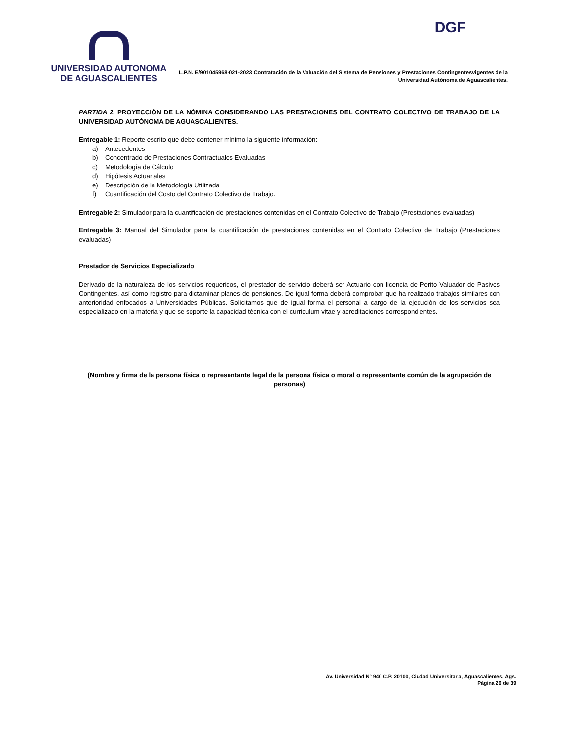UNIVERSIDAD AUTONOMA
DE AGUASCALIENTES
L.P.N. E/901045968-021-2023 Contratación de la Valuación del Sistema de Pensiones y Prestaciones Contingentesvigentes de la Universidad Autónoma de Aguascalientes.
DGF
PARTIDA 2. PROYECCIÓN DE LA NÓMINA CONSIDERANDO LAS PRESTACIONES DEL CONTRATO COLECTIVO DE TRABAJO DE LA UNIVERSIDAD AUTÓNOMA DE AGUASCALIENTES.
Entregable 1: Reporte escrito que debe contener mínimo la siguiente información:
a) Antecedentes
b) Concentrado de Prestaciones Contractuales Evaluadas
c) Metodología de Cálculo
d) Hipótesis Actuariales
e) Descripción de la Metodología Utilizada
f) Cuantificación del Costo del Contrato Colectivo de Trabajo.
Entregable 2: Simulador para la cuantificación de prestaciones contenidas en el Contrato Colectivo de Trabajo (Prestaciones evaluadas)
Entregable 3: Manual del Simulador para la cuantificación de prestaciones contenidas en el Contrato Colectivo de Trabajo (Prestaciones evaluadas)
Prestador de Servicios Especializado
Derivado de la naturaleza de los servicios requeridos, el prestador de servicio deberá ser Actuario con licencia de Perito Valuador de Pasivos Contingentes, así como registro para dictaminar planes de pensiones. De igual forma deberá comprobar que ha realizado trabajos similares con anterioridad enfocados a Universidades Públicas. Solicitamos que de igual forma el personal a cargo de la ejecución de los servicios sea especializado en la materia y que se soporte la capacidad técnica con el curriculum vitae y acreditaciones correspondientes.
(Nombre y firma de la persona física o representante legal de la persona física o moral o representante común de la agrupación de personas)
Av. Universidad N° 940 C.P. 20100, Ciudad Universitaria, Aguascalientes, Ags.
Página 26 de 39